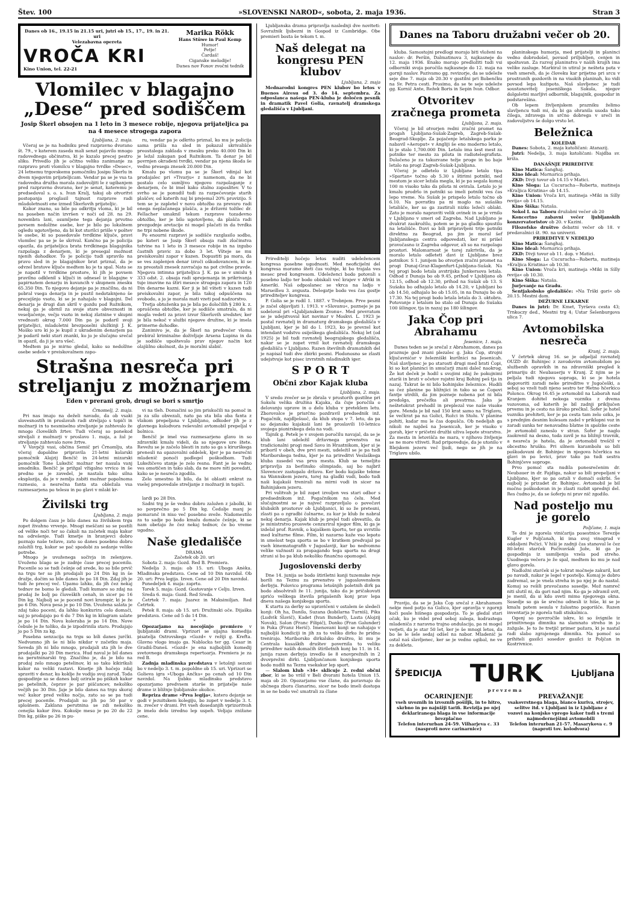Štev. 100 »SLOVENSKI NAROD«, sobota, 2. maja 1936. Stran 3
Danes ob 16., 19.15 in 21.15 uri, jutri ob 15., 17., 19. in 21. uri
Velezabavna opereta
VROČA KRI
Kino Union, tel. 22-21
Marika Rökk
Hans Stüwe in Paul Kemp
Humor!
Petje!
Čardaš!
Ciganske melodije!
Danes nov Foxov zvočni tednik
Vlomilec v blagajno „Dese“ pred sodiščem
Josip Škerl obsojen na 1 leto in 3 mesece robije, njegova prijateljica pa na 4 mesece strogega zapora
Ljubljana, 2. maja.
Včeraj se je na hodniku pred razpravno dvorano št. 79., v katerem zaseda mali senat pojavilo mnogo radovednega občinstva, ki je kazalo precej pestro sliko. Privedlo jih je očitno veliko zanimanje za razpravo proti vlomilcu v blagajno tvrdke »Desec«, 24 letnemu trgovskemu pomočniku Josipu Škerlu in dvem njegovim prijateljicam. Vendar pa se je vsa ta radovedna družba morala zadovoljiti le z ugibanjem pred razpravno dvorano, ker je senat, kateremu je predsedoval s. o. s. Ivan Kralj, takoj ob otvoritvi postopanja proglasil tajnost razprave radi mladoletnosti ene izmed Škerlovih prijateljic.
Kakor znano, so bile po odkritju vloma, ki je bil na poseben način izvršen v noči od 28. na 29. novembra lani, osumljene tega dejanja prvotno povsem nedolžne osebe, ker je bilo po lokalnem ogledu ugotovljeno, da bi kot storilci prišle v poštev le osebe, ki so posedovale tvrdkine ključe, pravi vlomilec pa se je še skrival. Končno pa je policija opazila, da prijateljica brata tvrdkinega blagajnika razpolaga z denarjem, ki je presegal možnost njenih dohodkov. To je policijo tudi spravilo na pravo sled in je blagajnikov brat priznal, da je odvzel bratove ključe medtem ko je ta spal. Nato se je napotil v tvrdkine prostore, ki jih je povsem pravilno odklenil s ključi in odnesel iz blagajne v papirnatem denarju in kovancih v skupnem znesku 65.350 Din. To njegovo dejanje pa je značilno, da ni pobral vsega denarja in je pustil nedotaknjeno še precejšnjo vsoto, ki se je nahajalo v blagajni. Del denarja je drugi dan skril v gozdu pod Rožnikom, nekaj ga je obrnil za svoje stare obveznosti in veseljačenje, večjo vsoto in nekaj zlatnine v skupni vrednosti okrog 7.000 Din pa je podaril svoji prijateljici, mladoletni brezposelni služkinji J. K. Moško uro ki jo je kupil z ukradenim denarjem pa je podaril neki stari znanki, ko jo je slučajno srečal in opazil, da ji je ura všeč.
Medtem pa je mirno gledal, kako so nedolžne osebe sedele v preiskovalnem zapo-
ru, vendar pa je odkrito priznal, ko mu je policija sama prišla na sled in pokazal skrivališče preostalega zaklada v znesku preko 40.000 Din ki je ležal zakopan pod Rožnikom. Ta denar je bil povrnjen okradeni tvrdki, vendar pa njena škoda še vedno presega znesek 20.000 Din.
Kmalu po vlomu pa se je Škerl vdinjal kot prodajalec pri »Tivarju« z namenom, da ne bi postalo celo sumljivo njegovo razpolaganje z denarjem, če bi imel kako stalno zaposlitev. V to svrho se je ponudil tudi za razpečevanje starih plaščev, od katerih naj bi prejemal 20% provizijo. S tem se je zapletel v novo obtožbo za prevaro radi enega neplačanega plašča, a je državni tožilec dr. Fellacher umaknil tekom razprave tozadevno obtožbo, ker je bilo ugotovljeno, da plašča radi prezgodnje aretacije ni mogel plačati in da tvrdka ne trpi nobene škode.
Po enourni razpravi je sodišče razglasilo sodbo, po kateri se Josip Škerl obsoja radi zločinstva tatvine na 1 leto in 3 mesece robije in na izgubo častnih pravic za dobo 3 let. Všteje se mu preiskovalni zapor v kazen. Dopustiti pa mora, da se ves zaplenjen denar izroči oškodovancem, ki se za preostali znesek zavračajo na pot civilne pravde. Njegova intimna prijateljica J. K. pa se v smislu § 333 odst. 2. obsoja radi sprejemanja in prikrivanja tuje imovine na štiri mesece strogega zapora in 120 Din denarne kazni. Ker ji je bil všteti v kazen tudi preiskovalni zapor, je bila takoj odpuščena na svobodo, a jo je morala mati vzeti pod nadzorstvo.
Tretja obtoženka pa je bila po določilih § 280 k. z. oproščena obtožbe, ker je sodišče smatralo, da ni mogla vedeti za pravi izvor Škerlovih sredstev, ker je bila nekoč v službi njegove družine, ki je imela primerne dohodke.
Zanimivo je, da je Škerl na predvečer vloma prebiral kriminalne doživljaje Arsena Lupina in da je sodišče upoštevalo prav njegov način kot olajšilno okolnost, da je moralni slabič.
Strašna nesreča pri streljanju z možnarjem
Eden v prerani grob, drugi se bori s smrtjo
Črnomelj, 2. maja.
Pri nas imajo na deželi navado, da ob vsaki slovesnostih in proslavah radi streljajo s topiči in možnarji in to nesmiselno streljanje je zahtevalo že mnogo človeških žrtev. Tudi včeraj so ponekod streljali z možnarji v proslavo 1. maja, a žal je streljanje zahtevalo nove žrtve.
V Vavpčji vasi, občina Semič pri Črnomlju, sta včeraj dopoldne pripravila 21-letni kolarski pomočnik Alojzij Benčič in 24-letni mizarski pomočnik Tone Lukežič možnar ter nasula vanj smodnika. Benčič je prižgal vžigalno vrvico in še predno se je zavedel, je nastala tako silna eksplozija, da je v zemljo zabiti možnar popolnoma raznesio, a nesrečna fanta sta obležala vsa razmesarjena po telesu in po glavi v mlaki kr-
vi na tleh. Domačini so jim priskočili na pomoč in ju za silo obvezali, nato pa sta bila oba fanta z vlakom prepeljana v Ljubljano, odkoder jih je z glavnega kolodvora reševalni avtomobil prepeljal v bolnico.
Benčič je imel vso razmesarjeno glavo in so zdravniki kmalu videli, da so njegove ure štete. Revežu se je začelo blesti in zato so ga s kirurškega prenesli na opazovalni oddelek, kjer je pa nesrečni mladenič ponoči podlegel poškodbam. Tudi Lukežičevo stanje je zelo resno. Fant je še vedno ves omotičen in tako slab, da ne more niti povedati, kako se je nesreča zgodila.
Zelo umestno bi bilo, da bi oblasti enkrat za vselej prepovedale streljanje z možnarji in topiči.
Živilski trg
Ljubljana, 2. maja
Po dolgem času je bilo danes na živilskem trgu zopet živahno vrvenje. Mnogi meščani so se postili od velike noči ter so čakali na začetek maja kakor na odrešenje. Tudi kmetje in branjevci dobro poznajo naše težave, zato so danes posebno dobro založili trg, kakor se pač spodobi za sedanje velike potrebe.
Mnogo je uvoženega sočivja in zelenjave. Uvoženo blago se je zadnje čase precej pocenilo. Pocenile so se tudi češnje od srede, ko so bile prvič na trgu ter so jih prodajali po 24 Din kg in še dražje, dočim so bile danes že po 18 Din. Zdaj jih je tudi že precej več. Upamo lahko, da jih čez nekaj tednov ne bomo le gledali. Tudi kumare so zdaj na prodaj že bolj po človeških cenah, in sicer po 16 Din kg. Najbolj se je pocenil novi krompir, ki je že po 6 Din. Nova pesa je po 10 Din. Uvožena salata je zdaj tako poceni, da lahko konkurira celo domači, saj jo prodajajo po 6 do 7 Din kg in kilogram salate je po 14 Din. Nova kolerabа je po 14 Din. Nove čebule je že toliko, da je izpodrinila staro. Prodajajo jo po 5 Din za kg.
Posebna senzacija na trgu so bili danes jurčki. Nedvomno jih še ni bilo nikdar v začetku maja. Seveda jih ni bilo mnogo, prodajali sta jih le dve prodajalki po 20 Din merica. Hud naval je bil danes na perutninarski trg. Značilno je, da je bilo na prodaj zelo mnogo petelinov, ki so tako kikirikali kakor na veliki rastavi. Kmetje jih hočejo zdaj spraviti v denar, ko koklje že vodijo svoj zarod. Toda gospodinje so se danes bolj ozirale po piškah kakor po petelinih, čeprav je par piščancev, nekoliko večjih po 30 Din. Jaje je bilo danes na trgu skoraj več kakor pred veliko nočjo, zato so se pa tudi precej pocenile. Prodajali so jih po 50 par v splošnem. Zaklana perutnina se zdi nekoliko cenejša kakor živa. Kokošje meso je po 20 do 22 Din kg, piške po 26 in pu-
lardi po 28 Din.
Sadni trg je še vedno dobro založen z jabolki, ki so povprečno po 5 Din kg. Čedalje manj je pomaranč in niso več posebno sveže. Nadomestilo za to sadje po bodo kmalu domače češnje, ki se nam obetajo že čez nekaj tednov, če bo vreme ugodno.
Naše gledališče
DRAMA
Začetek ob 20. uri
Sobota 2. maja: Gozd. Red B. Premiera.
Nedelja 3. maja: ob 15. uri: Uboga Anèka. Mladinska predstava. Cene od 10 Din navzdol. Ob 20. uri: Prva legija. Izven. Cene od 20 Din navzdol.
Ponedeljek 4. maja: zaprto.
Torek 5. maja: Gozd. Gostovanje v Celju. Izven.
Sreda 6. maja: Gozd. Red Sreda.
Četrtek 7. maja: Juarez in Maksimiljan. Red Četrtek.
Petek 8. maja: ob 15. uri: Družinski oče. Dijaška predstava. Cene od 5 do 14 Din.
*
Opozarjamo na nocojšnjo premiero v ljubljanski drami. Vprizori se sijajna komedija pisatelja Ostrovskega »Gozd« v režiji g. Krefta. Glavno vlogo imajo ga. Nablocka ter gg. Cesar in Gradiš-Daneš. »Gozd« je ena najboljših komedij svetovnega dramskega repertoarja. Premiera je za red B.
Zadnja mladinska predstava v letošnji sezoni bo v nedeljo 3. t. m. popoldne ob 15. uri. Vprizori se Golieva igra »Uboga Ančka« po cenah od 10 Din navzdol. Na ljubko mladinsko predstavo opozarjamo predvsem starše in prijatelje naše drame iz bližnje ljubljanske okolice.
Repriza drame »Prva legija«, katero dejanje se godi v jezuitskem kolegiju, bo zopet v nedeljo 3. t. m. zvečer v drami. Pri vseh dosedanjih vprizoritvah je imelo delo izredno lep uspeh. Veljajo znižane cene.
Ljubljanska drama pripravlja naslednji dve noviteti: Sovražnik ljubezni in Gospod iz Cambridge. Obe premieri bosta še tekom t. m.
Naš delegat na kongresu PEN klubov
Ljubljana, 2. maja
Mednarodni kongres PEN klubov bo letos v Buenos Airesu od 3. do 14. septembra. Za odposlanca našega PEN-kluba je določen pesnik in dramatik Pavel Golia, ravnatelj dramskega gledališča v Ljubljani.
Prireditelji hočejo letos nuditi udeležencem kongresa posebne ugodnosti. Med neoficijelni del kongresa moramo šteti čas vožnje, ki bo trajala ves mesec pred kongresom. Udeleženci bodo potovali s posebno ladjo ter bodo obiskali več krajev v Afriki in Ameriki. Naš odposlanec se vkrca na ladjo v Marseilleu 3. avgusta. Delegatje bodo ves čas gostje prirediteljev kongresa.
P. Golia se je rodil 1. 1887. v Trebnjem. Prve pesmi je začel objavljati 1. 1913. v »Slovanu«, pozneje je pa sodeloval pri »Ljubljanskem Zvonu«. Med prevratom se je udejstvoval kot novinar v Moskvi. L. 1923 je postal ravnatelj in dramaturg dramskega gledališča v Ljubljani, kjer je bil do l. 1923, ko je prevzel kot intendant vodstvo osiješkega gledališča. Nekaj let (od 1925) je bil tudi ravnatelj beograjskega gledališča, nakar se je zopet vrnil kot ravnatelj dramskega gledališča v Ljubljano. Razen številnih dramatskih del je napisal tudi dve zbirki pesmi. Plodonosno se zlasti udejstvuje kot pisec izvrstnih mladinskih iger.
S P O R T
Občni zbor Kajak kluba
Ljubljana, 2. maja.
V sredo zvečer se je zbrala v prostorih gostilne pri Sokolu velika družina Kajaka, da čuje poročila o delovanju uprave in o delu kluba v preteklem letu. Zborovalce je prisrčno pozdravil predsednik inž. Pogačnik, najdlješuoč, da klub stopa v 7. leto, da pa so dejansko kajakaši lani že proslavili 10-letnico svojega pionirskega dela na vodi.
Tajnik g. Petek je v svojem poročilu navajal, da se je klub lani udeležil državnega prvenstva na tradicionalni progi med Savo in Hrastnikom, kjer si je priboril v obeh, dve prvi mesti, udeležil se je pa tudi Mariborskega tedna, kjer je na prireditvi Veslaškega kluba zasedel vsa prva mesta. Klub se temeljito pripravlja za berlinsko olimpiado, saj bo najbrž Slovencev zastopalo državo. Ker bodo kajaške tekme na Wannskem jezeru, torej na gladki vodi, bodo tudi naši kajakaši trenirali na mirni vodi in sicer na Bohinjskem jezeru.
Pri volitvah je bil zopet izvoljen ves stari odbor s predsednikom inž. Pogačnikom na čelu. Med slučajnostmi se je največ razpravljalo o povečavi klubskih prostorov ob Ljubljanici, ki so že pretesni, zlasti pa o zgradbi čolnarne, za kar je klub že nabral nekaj denarja. Kajak klub je prejel tudi obvestilo, da je ministrstvo prosvete cenzuriral njegov film, ki ga je izdelal prof. Ravnik, o kajaškem športu, ter ga uvrstilo med kulturne filme. Film, ki nazorno kaže vso lepoto in smelost tega sporta se bo v kratkem predvajal po vseh kinematografih v Jugoslaviji, kar bo nedvomno velike važnosti za propagando tega sporta na drugi strani si bo pa klub nekoliko finančno opomogel.
Jugoslovenski derby
Dne 14. junija se bodo štiriletni konji tuzemske reje borili na Teznu za prvenstvo v jugoslovenskem derbyju. Polovico programa letošnjih poletnih dirk pa bodo absolvirali že 11. junija, tako da je pričakovati sprićo velikega števila prigašenih konj prav lepa dneva našega konjskega sporta.
K startu za derby so upravičeni v ostalem še sledeči konji: Oh_ha, Danilo, Suzana (kobilarna Turniš), Pika (Ludvik Slavič), Kadet (Ivan Bunderl), Lasta (Alojzij Novak), Solon (Franc Filipič), Donko (Fran Galunder) in Poka (Franz Herič). Imenovani konji se nahajajo v najboljši kondiciji in jih za to veliko dirko že pridno trenirajo. Mariborsko dirkalsko društvo, ki mu je Centrala kasaških društev povernila to veliko prireditev naših domačih štiriletnih konj bo 11. in 14. junija razen derbyja izvedlo še 8 enovprežnih in 2 dvovprežni dirki. Ljubljančanom konjskega sporta bodo nudili na Teznu vsekakor lep sport.
— Slalom klub »34« sklicuje 2. redni občni zbor, ki se bo vršil v Beli dvorani hotela Union 15. maja ob 20. Opozarjamo vse člane, da poravnajo do občnega zbora članarino, sicer ne bodo imeli dostopa in se ne bodo več smatrali za člane
Danes na Taboru družabni večer ob 20.
kluba. Samostojni predlogi morajo biti vloženi na naslov: dr. Peršin, Dalmatinova 3, najkasneje do 12. maja 1936. Enako morajo predložiti tudi vsi odborniki svoja poročila najkasneje do 12. maja na gornji naslov. Pozivamo gg. revizorje, da se udeleže seje dne 7. maja ob 20.30 v gostilni pri Bobenčku na Sv. Petra cesti. Prosimo, da se te seje udeleže gg. Kornič Ante, Režek Boris in Sepin Ivan. Odbor.
Otvoritev zračnega prometa
Ljubljana, 2. maja.
Včeraj je bil otvorjen redni zračni promet na progah Ljubljana-Sušak-Zagreb, Zagreb-Sušak-Beograd-Skoplje. Za pojačenje letalskega parka je nabavil »Aeroput« v Angliji še eno moderno letalo, ki je stalo 1,700.000 Din. Letalo ima šest mest za potnike ter mesto za pilota in radiotelegrafista. Določeno je za takozvane težje proge in bo baje letalo na progi Zagreb-Sušak-Ljubljana.
Včeraj je odletelo iz Ljubljane letalo tipa »Spartan« točno ob 5.30 s štirimi potniki, ned mestom je sicer ležala megla, ki je pa segala komaj 100 m visoko tako da pilota ni ovirala. Letalo jo je kmalu prodrlo in potniki so imeli potniki ves čas lepo vreme. Na Sušak je prispelo letalo točno ob 6.10. Na povratku pa ni moglo na sušaško letališče, ker so ga zastirali nizko ležeči oblaki. Zato je moralo napraviti velik ovinek in se je vrnilo v Ljubljano v smeri od Zagreba. Nad Ljubljano je dvakrat zaokrožilo, potem se je pa gladko spustilo na letališče. Davi so bili pripravljeni trije potniki direktno za Beograd, pa jim je moral šef ljubljanskega centra odpovedati, ker ni prišel pravočasno iz Zagreba odgovor, ali so na razpolago prostori. Malomarnost je torej zakrivila, da je moralo letalo odleteti davi iz Ljubljane brez potnikov. S 1. junijem bo otvorjen zračni promet na progi Dunaj-Graz-Klagenfurt-Ljubljana-Sušak. Na tej progi bodo letala avstrijska Junkersova letala. Odhod z Dunaja bo ob 9.45, prihod v Ljubljano ob 12.15, odhod ob 12.30, prihod na Sušak ob 13. S Sušaka bo odhajalo letalo ob 14.20, v Ljubljani bo ob 14.50, odhajalo bo ob 15.05, in na Dunaju bo ob 17.30. Na tej progi bodo letala letala do 3. oktobra. Potovanje z letalom bo stalo od Dunaja do Sušaka 100 šilingov, tja in nazaj pa 180 šilingov.
Jaka Čop pri Abrahamu
Jesenice, 1. maja.
Danes teden se je srečal z Abrahamom, danes pa praznuje god znani plezalec g. Jaka Čop, strojni ključavničar v železniški kurilnici na Jesenicah. Naš slavljenec je po starosti drugi med brati Čopi, ki so kot planinci in smučarji znani daleč naokrog. Že kot deček je hodil s svojimi zdaj že pokojnimi starši in brati v očetov rojstni kraj Bohinj peš tja in nazaj. Takrat še ni bilo bohinjske železnice. Hodili so čez planine po bližnjici in tako so se Čopovi fantje utrdili, da jim pozneje nobena pot ni bila predolga, prečežka ali prestrma. Jaka je neštetokrat prehodil in preplezal vse naše visoke gore. Menda je bil nad 150 krat samo na Triglavu, še večkrat pa na Golici, Rožci in Stolu. V planine pohiti, kadar mu le čas dopušča. Ob nedeljah ga nikoli ne najdeš na Jesenicah, ker je visoko v gorah, kjer v pričetni družbi uživa lepote stvarstva. Za mesta in letovišča ne mara, v njihovo življenje se ne more vživeti. Rad pripoveduje, da je utonilo v Blejskem jezeru več ljudi, nego se jih je na Triglavu ubilo.
Pravijo, da se je Jaka Čop srečal z Abrahamom nekje med potjo na Golico, kjer opravlja v zgornji koči posle hišnega gospodarja. To je gledal stari očak, ko je videl pred seboj zalega, kodrastega mladeniča z naravno trajno ondulacijo, pa ni mogel verjeti, da je star 50 let, ker je še mnogi letos, da bo še le šele sedaj odšel na nabor. Mladenič je ostal naš slavljenec, ker se je vedno ogibal, ne ve za dekleta.
planinskega humorja, med prijatelji in planinci vedno dobrodošel, povsod priljubljen, cenjen in spoštovan. Za razvoj planinstva v naših krajih ima velike zasluge. Markiral in utiral je nešteta pota v vseh smereh, da je človeku kar prijetno pri srcu v prostranih gozdovih in na visokih planinah, ko vidi povsod lepa kažipota. Naš slavljenec je tudi soustanovitelj jeseniškega Sokola, njegov dolgoletni marljivi odbornik, blagajnik, gospodar in podstarešina.
Ob lepem življenjskem prazniku želimo slavljencu tudi mi, da bi ga ohranila usoda tako čilega, zdravega in srčno dobrega v sreči in zadovoljstvu še dolgo vrsto let.
Beležnica
KOLEDAR
Danes: Sobota, 2. maja katoličani: Atanazij.
Jutri: Nedelja, 3. maja katoličani: Najdba sv. križa.
DANAŠNJE PRIREDITVE
Kino Matica: Šanghaj.
Kino Ideal: Mornarica prihaja.
ZKD: Divji tovor ob 14.15 v Matici.
Kino Sloga: La Cucuracha—Roberta, matineja »Kraljica Kristina« ob 14.15.
Kino Union: Vroča kri, matineja »Miki in Silly revija« ob 14.15.
Kino Šiška: Nataša.
Sokol I. na Taboru družabni večer ob 20
Koncertno zabavni večer ljubljanskih konzervatoristov ob 20. v Kazini.
Filozofsko društvo debatni večer ob 18. v predavalnici št. 90. na univerzi.
PRIREDITVE V NEDELJO
Kino Matica: Šanghaj.
Kino Ideal: Mornarica prihaja.
ZKD: Divji tovor ob 11. dop. v Matici.
Kino Sloga: La Cucuracha—Roberta, matineja »Kraljica Kristina« ob 10.30.
Kino Union: Vroča kri, matineja »Miki in Silly revija« ob 10.30.
Kino Šiška: Nataša.
Jurjevanje na Gradu.
Šentjakobsko gledališče: »Na Trški gori« ob 20.15. Mestni dom.
DEŽURNE LEKARNE
Danes in jutri: Dr. Kmet, Tyrševa cesta 43; Trnkoczy ded., Mestni trg 4; Ustar Šelenburgova ulica 7.
Avtomobilska nesreča
Kranj, 2. maja.
V četrtek okrog 16. se je odpeljal ravnatelj OUZD dr. Bohinjec z zavodovim avtomobilom po službenih opravkih in na zdravniški pregled k primariju dr. Neubauerju v Kranj. Z njim se je peljala tudi njegova soproga, ki se je hotela dogovoriti zaradi neke prireditve v Jugočeški, a seboj so vzeli tudi njeno sestro ter 9letno hčerkico Polonco. Okrog 16.45 je avtomobil na Laborah nad Kranjem dohitel nekega voznika z dvema vozovoma, od katerih je bil zadnji priključen prvemu in je cesto na široko prečkal. Šofer je hotel voznika prehiteti, ker je pa cesta tam zelo ozka, je s prednjim desnim kolesom zadel v priklopni voz in zaradi sunka ter nenavadno blatne in spolzke ceste je avtomobil zaneslo v stran. Šofer je naglo zaokrenil na desno, toda zavil je na bližnji travnik, a nesreča je hotela, da je avtomobil treščil v obcestno hruško. Pri silnem karambolu so bili poškodovani dr. Bohinjec in njegova hčerkica na glavi in po levici, prav tako pa tudi sestra Bohinjčeve soproge.
Prvo pomoč sta nudila ponesrečenim dr. Neubauer in dr. Fajdiga, nakar so bili prepeljani v Ljubljano, kjer so pa ostali v domači oskrbi. Še najbolj je prizadet dr. Bohinjec. Avtomobil je bil močno poškodovan in je zlasti razbit sprednji del. Res čudno je, da se šoferju ni prav nič zgodilo.
Nad posteljo mu je gorelo
Poljčane, 1. maja
Te dni je zgorela viničarija posestnice Terezije Kugler v Poljčanah, ki ima svoj vinograd v oddaljeni Pečici. V hiši je zadnji čas stanoval le čez 80-letni starček Počivavšak Jože, ki ga je gospodinja iz usmiljenja vzela pod streho. Usodnega večera je že spal, medtem ko mu je nad glavo gorelo.
Nadložni starček si je tokrat močneje zakuril, kot po navadi, nakar je legel v posteljo. Komaj je dobro zadremal, se je vnela streha in po njej je do nastal. Komaj so rešili pravočasno sosedje. Mož namreč niti slutil ni, da gori nad njim. Ko ga je zdramil svit, je menil, da si kdo sveti mimo njegovega okna. Sosedje so ga še srečno odnesli iz hiše, ki se je kmalu potem sesula v žalostno pogorišče. Razen inventarja je zgorela tudi stiskalnica.
Ogenj so povzročile iskre, ki so švignile iz primitivnega dimnika na slamnato streho in jo zažgale. Je to že tretjič primer požara, ki je nastal radi slabo zgrajenega dimnika. Na pomoč so prihiteli gasilci sosedov gasilci iz Poljčan in Kostrivnice.
ŠPEDICIJA TURK Ljubljana
p r e v z e m a
OCARINJENJE
vseh uvoznih in izvoznih pošiljk, in to hitro, skrbno in po najnižji tarifi. Revizija po njej deklariranega blaga in vse informacije brezplačno
Telefon interurban 24-59. Vilharjeva c. 33 (nasproti nove carinarnice)
PREVAŽANJE
vsakovrstnega blaga, bianco kuriva, strojev, selitve itd. v Ljubljani in iz Ljubljane z vozovi na konjsko vprego kakor tudi s tremi najmodernejšimi avtomobili
Telefon interurban 21-57. Masarykova c. 9 (naproti tov. kolodvora)